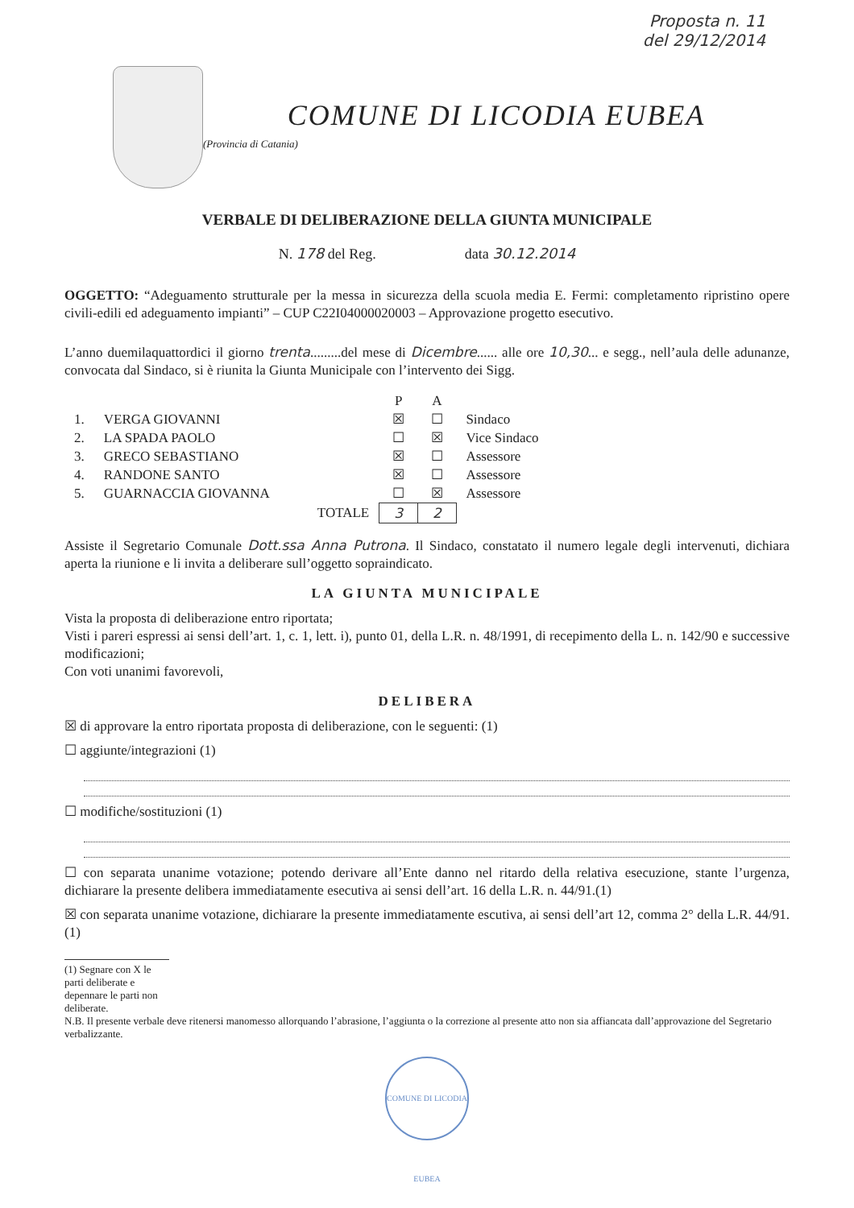Proposta n. 11
del 29/12/2014
COMUNE DI LICODIA EUBEA
(Provincia di Catania)
VERBALE DI DELIBERAZIONE DELLA GIUNTA MUNICIPALE
N. 178 del Reg. data 30.12.2014
OGGETTO: “Adeguamento strutturale per la messa in sicurezza della scuola media E. Fermi: completamento ripristino opere civili-edili ed adeguamento impianti” – CUP C22I04000020003 – Approvazione progetto esecutivo.
L’anno duemilaquattordici il giorno trenta.........del mese di Dicembre...... alle ore 10,30... e segg., nell’aula delle adunanze, convocata dal Sindaco, si è riunita la Giunta Municipale con l’intervento dei Sigg.
| | | P | A | |
| --- | --- | --- | --- | --- |
| 1. | VERGA GIOVANNI | ☒ | ☐ | Sindaco |
| 2. | LA SPADA PAOLO | ☐ | ☒ | Vice Sindaco |
| 3. | GRECO SEBASTIANO | ☒ | ☐ | Assessore |
| 4. | RANDONE SANTO | ☒ | ☐ | Assessore |
| 5. | GUARNACCIA GIOVANNA | ☐ | ☒ | Assessore |
| | TOTALE | 3 | 2 | |
Assiste il Segretario Comunale Dott.ssa Anna Putrona. Il Sindaco, constatato il numero legale degli intervenuti, dichiara aperta la riunione e li invita a deliberare sull’oggetto sopraindicato.
LA GIUNTA MUNICIPALE
Vista la proposta di deliberazione entro riportata;
Visti i pareri espressi ai sensi dell’art. 1, c. 1, lett. i), punto 01, della L.R. n. 48/1991, di recepimento della L. n. 142/90 e successive modificazioni;
Con voti unanimi favorevoli,
DELIBERA
☒ di approvare la entro riportata proposta di deliberazione, con le seguenti: (1)
☐ aggiunte/integrazioni (1)
☐ modifiche/sostituzioni (1)
☐ con separata unanime votazione; potendo derivare all’Ente danno nel ritardo della relativa esecuzione, stante l’urgenza, dichiarare la presente delibera immediatamente esecutiva ai sensi dell’art. 16 della L.R. n. 44/91.(1)
☒ con separata unanime votazione, dichiarare la presente immediatamente escutiva, ai sensi dell’art 12, comma 2° della L.R. 44/91. (1)
(1) Segnare con X le parti deliberate e depennare le parti non deliberate.
N.B. Il presente verbale deve ritenersi manomesso allorquando l’abrasione, l’aggiunta o la correzione al presente atto non sia affiancata dall’approvazione del Segretario verbalizzante.
COMUNE DI LICODIA EUBEA